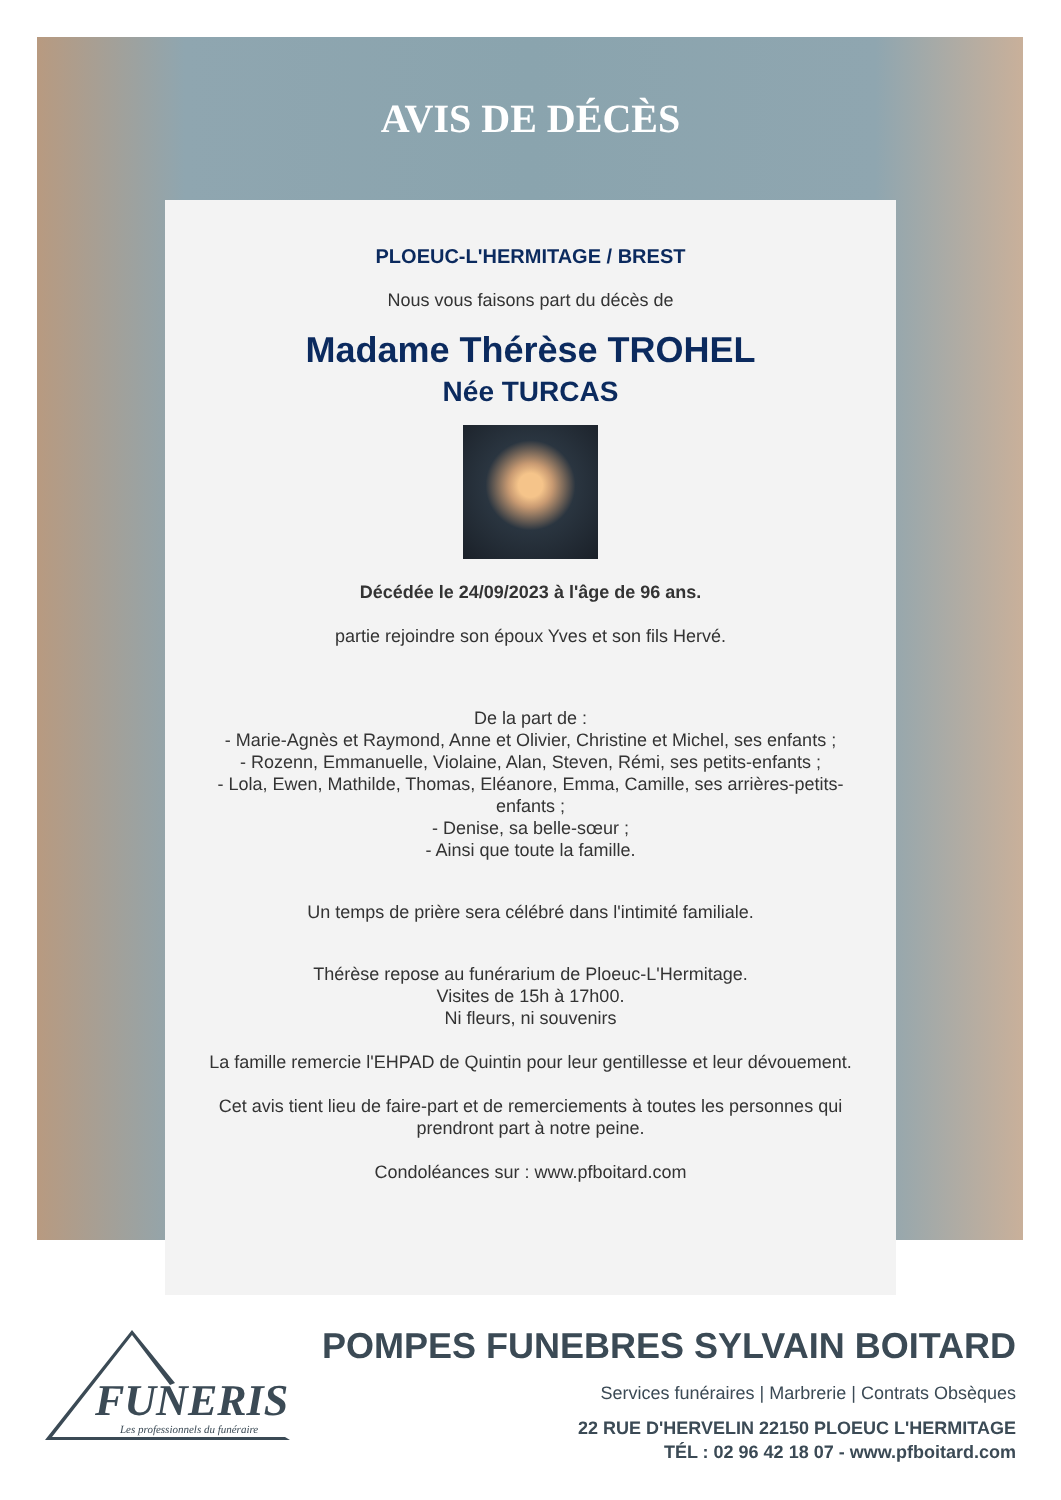AVIS DE DÉCÈS
PLOEUC-L'HERMITAGE / BREST
Nous vous faisons part du décès de
Madame Thérèse TROHEL
Née TURCAS
Décédée le 24/09/2023 à l'âge de 96 ans.
partie rejoindre son époux Yves et son fils Hervé.
De la part de :
- Marie-Agnès et Raymond, Anne et Olivier, Christine et Michel, ses enfants ;
- Rozenn, Emmanuelle, Violaine, Alan, Steven, Rémi, ses petits-enfants ;
- Lola, Ewen, Mathilde, Thomas, Eléanore, Emma, Camille, ses arrières-petits-enfants ;
- Denise, sa belle-sœur ;
- Ainsi que toute la famille.
Un temps de prière sera célébré dans l'intimité familiale.
Thérèse repose au funérarium de Ploeuc-L'Hermitage.
Visites de 15h à 17h00.
Ni fleurs, ni souvenirs
La famille remercie l'EHPAD de Quintin pour leur gentillesse et leur dévouement.
Cet avis tient lieu de faire-part et de remerciements à toutes les personnes qui prendront part à notre peine.
Condoléances sur : www.pfboitard.com
FUNERIS
Les professionnels du funéraire
POMPES FUNEBRES SYLVAIN BOITARD
Services funéraires | Marbrerie | Contrats Obsèques
22 RUE D'HERVELIN 22150 PLOEUC L'HERMITAGE
TÉL : 02 96 42 18 07 - www.pfboitard.com